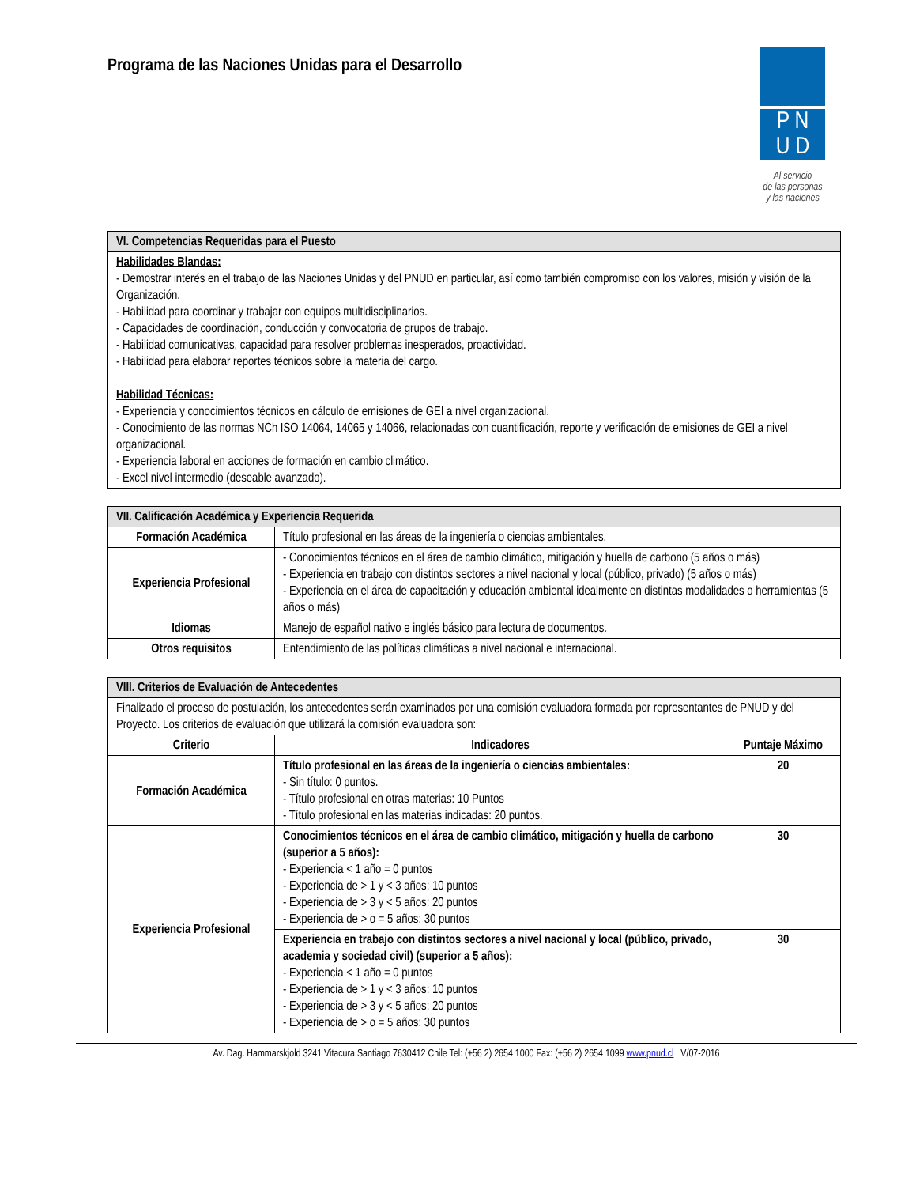Programa de las Naciones Unidas para el Desarrollo
P N
U D
Al servicio
de las personas
y las naciones
| VI. Competencias Requeridas para el Puesto |
| --- |
| Habilidades Blandas: - Demostrar interés en el trabajo de las Naciones Unidas y del PNUD en particular, así como también compromiso con los valores, misión y visión de la Organización. - Habilidad para coordinar y trabajar con equipos multidisciplinarios. - Capacidades de coordinación, conducción y convocatoria de grupos de trabajo. - Habilidad comunicativas, capacidad para resolver problemas inesperados, proactividad. - Habilidad para elaborar reportes técnicos sobre la materia del cargo. Habilidad Técnicas: - Experiencia y conocimientos técnicos en cálculo de emisiones de GEI a nivel organizacional. - Conocimiento de las normas NCh ISO 14064, 14065 y 14066, relacionadas con cuantificación, reporte y verificación de emisiones de GEI a nivel organizacional. - Experiencia laboral en acciones de formación en cambio climático. - Excel nivel intermedio (deseable avanzado). |
| VII. Calificación Académica y Experiencia Requerida | |
| --- | --- |
| Formación Académica | Título profesional en las áreas de la ingeniería o ciencias ambientales. |
| Experiencia Profesional | - Conocimientos técnicos en el área de cambio climático, mitigación y huella de carbono (5 años o más) - Experiencia en trabajo con distintos sectores a nivel nacional y local (público, privado) (5 años o más) - Experiencia en el área de capacitación y educación ambiental idealmente en distintas modalidades o herramientas (5 años o más) |
| Idiomas | Manejo de español nativo e inglés básico para lectura de documentos. |
| Otros requisitos | Entendimiento de las políticas climáticas a nivel nacional e internacional. |
| VIII. Criterios de Evaluación de Antecedentes | | |
| --- | --- | --- |
| Finalizado el proceso de postulación, los antecedentes serán examinados por una comisión evaluadora formada por representantes de PNUD y del Proyecto. Los criterios de evaluación que utilizará la comisión evaluadora son: | | |
| Criterio | Indicadores | Puntaje Máximo |
| Formación Académica | Título profesional en las áreas de la ingeniería o ciencias ambientales: - Sin título: 0 puntos. - Título profesional en otras materias: 10 Puntos - Título profesional en las materias indicadas: 20 puntos. | 20 |
| Experiencia Profesional | Conocimientos técnicos en el área de cambio climático, mitigación y huella de carbono (superior a 5 años): - Experiencia < 1 año = 0 puntos - Experiencia de > 1 y < 3 años: 10 puntos - Experiencia de > 3 y < 5 años: 20 puntos - Experiencia de > o = 5 años: 30 puntos | 30 |
| | Experiencia en trabajo con distintos sectores a nivel nacional y local (público, privado, academia y sociedad civil) (superior a 5 años): - Experiencia < 1 año = 0 puntos - Experiencia de > 1 y < 3 años: 10 puntos - Experiencia de > 3 y < 5 años: 20 puntos - Experiencia de > o = 5 años: 30 puntos | 30 |
Av. Dag. Hammarskjold 3241 Vitacura Santiago 7630412 Chile Tel: (+56 2) 2654 1000 Fax: (+56 2) 2654 1099 www.pnud.cl V/07-2016